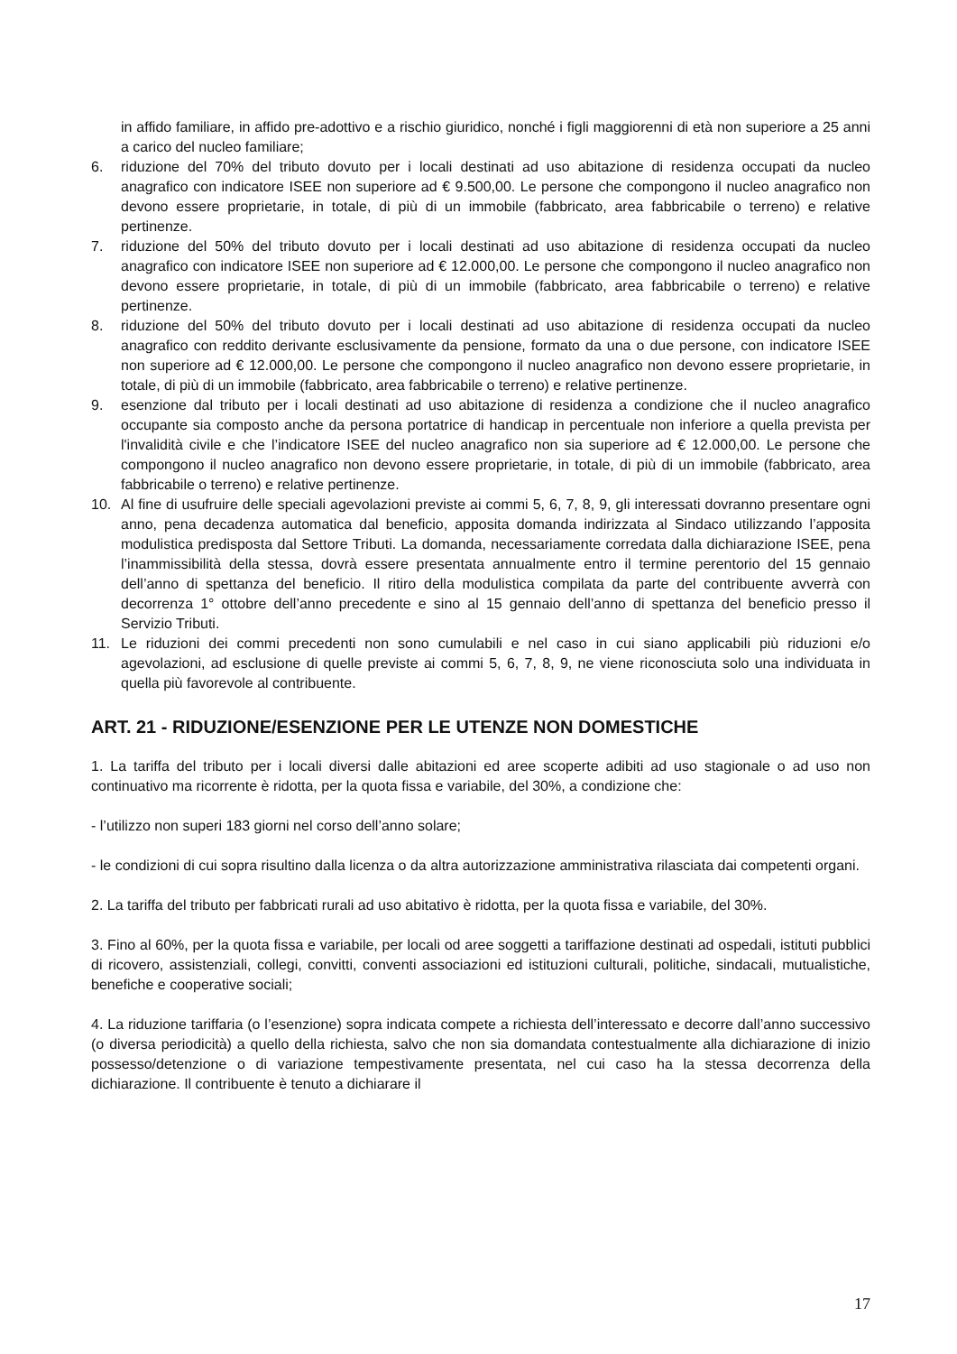in affido familiare, in affido pre-adottivo e a rischio giuridico, nonché i figli maggiorenni di età non superiore a 25 anni a carico del nucleo familiare;
6. riduzione del 70% del tributo dovuto per i locali destinati ad uso abitazione di residenza occupati da nucleo anagrafico con indicatore ISEE non superiore ad € 9.500,00. Le persone che compongono il nucleo anagrafico non devono essere proprietarie, in totale, di più di un immobile (fabbricato, area fabbricabile o terreno) e relative pertinenze.
7. riduzione del 50% del tributo dovuto per i locali destinati ad uso abitazione di residenza occupati da nucleo anagrafico con indicatore ISEE non superiore ad € 12.000,00. Le persone che compongono il nucleo anagrafico non devono essere proprietarie, in totale, di più di un immobile (fabbricato, area fabbricabile o terreno) e relative pertinenze.
8. riduzione del 50% del tributo dovuto per i locali destinati ad uso abitazione di residenza occupati da nucleo anagrafico con reddito derivante esclusivamente da pensione, formato da una o due persone, con indicatore ISEE non superiore ad € 12.000,00. Le persone che compongono il nucleo anagrafico non devono essere proprietarie, in totale, di più di un immobile (fabbricato, area fabbricabile o terreno) e relative pertinenze.
9. esenzione dal tributo per i locali destinati ad uso abitazione di residenza a condizione che il nucleo anagrafico occupante sia composto anche da persona portatrice di handicap in percentuale non inferiore a quella prevista per l'invalidità civile e che l’indicatore ISEE del nucleo anagrafico non sia superiore ad € 12.000,00. Le persone che compongono il nucleo anagrafico non devono essere proprietarie, in totale, di più di un immobile (fabbricato, area fabbricabile o terreno) e relative pertinenze.
10. Al fine di usufruire delle speciali agevolazioni previste ai commi 5, 6, 7, 8, 9, gli interessati dovranno presentare ogni anno, pena decadenza automatica dal beneficio, apposita domanda indirizzata al Sindaco utilizzando l’apposita modulistica predisposta dal Settore Tributi. La domanda, necessariamente corredata dalla dichiarazione ISEE, pena l’inammissibilità della stessa, dovrà essere presentata annualmente entro il termine perentorio del 15 gennaio dell’anno di spettanza del beneficio. Il ritiro della modulistica compilata da parte del contribuente avverrà con decorrenza 1° ottobre dell’anno precedente e sino al 15 gennaio dell’anno di spettanza del beneficio presso il Servizio Tributi.
11. Le riduzioni dei commi precedenti non sono cumulabili e nel caso in cui siano applicabili più riduzioni e/o agevolazioni, ad esclusione di quelle previste ai commi 5, 6, 7, 8, 9, ne viene riconosciuta solo una individuata in quella più favorevole al contribuente.
ART. 21 - RIDUZIONE/ESENZIONE PER LE UTENZE NON DOMESTICHE
1. La tariffa del tributo per i locali diversi dalle abitazioni ed aree scoperte adibiti ad uso stagionale o ad uso non continuativo ma ricorrente è ridotta, per la quota fissa e variabile, del 30%, a condizione che:
- l’utilizzo non superi 183 giorni nel corso dell’anno solare;
- le condizioni di cui sopra risultino dalla licenza o da altra autorizzazione amministrativa rilasciata dai competenti organi.
2. La tariffa del tributo per fabbricati rurali ad uso abitativo è ridotta, per la quota fissa e variabile, del 30%.
3. Fino al 60%, per la quota fissa e variabile, per locali od aree soggetti a tariffazione destinati ad ospedali, istituti pubblici di ricovero, assistenziali, collegi, convitti, conventi associazioni ed istituzioni culturali, politiche, sindacali, mutualistiche, benefiche e cooperative sociali;
4. La riduzione tariffaria (o l’esenzione) sopra indicata compete a richiesta dell’interessato e decorre dall’anno successivo (o diversa periodicità) a quello della richiesta, salvo che non sia domandata contestualmente alla dichiarazione di inizio possesso/detenzione o di variazione tempestivamente presentata, nel cui caso ha la stessa decorrenza della dichiarazione. Il contribuente è tenuto a dichiarare il
17